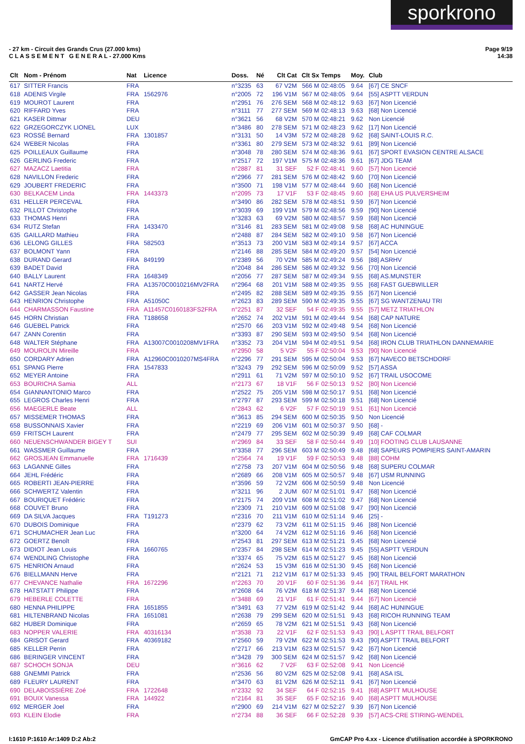sporkrono
Page 9/19
14:38
- 27 km - Circuit des Grands Crus (27.000 kms)
C L A S S E M E N T G E N E R A L - 27.000 Kms
| Clt | Nom - Prénom | Nat | Licence | Doss. | Né | Clt Cat | Clt Sx | Temps | Moy. | Club |
| --- | --- | --- | --- | --- | --- | --- | --- | --- | --- | --- |
| 617 | SITTER Francis | FRA | | n°3235 | 63 | 67 V2M | 566 M | 02:48:05 | 9.64 | [67] CE SNCF |
| 618 | ADENIS Virgile | FRA | 1562976 | n°2005 | 72 | 196 V1M | 567 M | 02:48:05 | 9.64 | [55] ASPTT VERDUN |
| 619 | MOUROT Laurent | FRA | | n°2951 | 76 | 276 SEM | 568 M | 02:48:12 | 9.63 | [67] Non Licencié |
| 620 | RIFFARD Yves | FRA | | n°3111 | 77 | 277 SEM | 569 M | 02:48:13 | 9.63 | [68] Non Licencié |
| 621 | KASER Dittmar | DEU | | n°3621 | 56 | 68 V2M | 570 M | 02:48:21 | 9.62 | Non Licencié |
| 622 | GRZEGORCZYK LIONEL | LUX | | n°3486 | 80 | 278 SEM | 571 M | 02:48:23 | 9.62 | [17] Non Licencié |
| 623 | ROSSÉ Bernard | FRA | 1301857 | n°3131 | 50 | 14 V3M | 572 M | 02:48:28 | 9.62 | [68] SAINT-LOUIS R.C. |
| 624 | WEBER Nicolas | FRA | | n°3361 | 80 | 279 SEM | 573 M | 02:48:32 | 9.61 | [89] Non Licencié |
| 625 | POILLEAUX Guillaume | FRA | | n°3048 | 78 | 280 SEM | 574 M | 02:48:36 | 9.61 | [67] SPORT EVASION CENTRE ALSACE |
| 626 | GERLING Frederic | FRA | | n°2517 | 72 | 197 V1M | 575 M | 02:48:36 | 9.61 | [67] JDG TEAM |
| 627 | MAZACZ Laetitia | FRA | | n°2887 | 81 | 31 SEF | 52 F | 02:48:41 | 9.60 | [57] Non Licencié |
| 628 | NAVILLON Frederic | FRA | | n°2966 | 77 | 281 SEM | 576 M | 02:48:42 | 9.60 | [70] Non Licencié |
| 629 | JOUBERT FREDERIC | FRA | | n°3500 | 71 | 198 V1M | 577 M | 02:48:44 | 9.60 | [68] Non Licencié |
| 630 | BELKACEM Linda | FRA | 1443373 | n°2095 | 73 | 17 V1F | 53 F | 02:48:45 | 9.60 | [68] EHA US PULVERSHEIM |
| 631 | HELLER PERCEVAL | FRA | | n°3490 | 86 | 282 SEM | 578 M | 02:48:51 | 9.59 | [67] Non Licencié |
| 632 | PILLOT Christophe | FRA | | n°3039 | 69 | 199 V1M | 579 M | 02:48:56 | 9.59 | [90] Non Licencié |
| 633 | THOMAS Henri | FRA | | n°3283 | 63 | 69 V2M | 580 M | 02:48:57 | 9.59 | [68] Non Licencié |
| 634 | RUTZ Stefan | FRA | 1433470 | n°3146 | 81 | 283 SEM | 581 M | 02:49:08 | 9.58 | [68] AC HUNINGUE |
| 635 | GAILLARD Mathieu | FRA | | n°2488 | 87 | 284 SEM | 582 M | 02:49:10 | 9.58 | [67] Non Licencié |
| 636 | LELONG GILLES | FRA | 582503 | n°3513 | 73 | 200 V1M | 583 M | 02:49:14 | 9.57 | [67] ACCA |
| 637 | BOLMONT Yann | FRA | | n°2146 | 88 | 285 SEM | 584 M | 02:49:20 | 9.57 | [54] Non Licencié |
| 638 | DURAND Gerard | FRA | 849199 | n°2389 | 56 | 70 V2M | 585 M | 02:49:24 | 9.56 | [88] ASRHV |
| 639 | BADET David | FRA | | n°2048 | 84 | 286 SEM | 586 M | 02:49:32 | 9.56 | [70] Non Licencié |
| 640 | BALLY Laurent | FRA | 1648349 | n°2056 | 77 | 287 SEM | 587 M | 02:49:34 | 9.55 | [68] AS.MUNSTER |
| 641 | NARTZ Hervé | FRA | A13570C0010216MV2FRA | n°2964 | 68 | 201 V1M | 588 M | 02:49:35 | 9.55 | [68] FAST GUEBWILLER |
| 642 | GASSER Jean Nicolas | FRA | | n°2495 | 82 | 288 SEM | 589 M | 02:49:35 | 9.55 | [67] Non Licencié |
| 643 | HENRION Christophe | FRA | A51050C | n°2623 | 83 | 289 SEM | 590 M | 02:49:35 | 9.55 | [67] SG WANTZENAU TRI |
| 644 | CHARMASSON Faustine | FRA | A11457C0160183FS2FRA | n°2251 | 87 | 32 SEF | 54 F | 02:49:35 | 9.55 | [57] METZ TRIATHLON |
| 645 | HORN Christian | FRA | T188658 | n°2652 | 74 | 202 V1M | 591 M | 02:49:44 | 9.54 | [68] CAP NATURE |
| 646 | GUEBEL Patrick | FRA | | n°2570 | 66 | 203 V1M | 592 M | 02:49:48 | 9.54 | [68] Non Licencié |
| 647 | ZANN Corentin | FRA | | n°3393 | 87 | 290 SEM | 593 M | 02:49:50 | 9.54 | [68] Non Licencié |
| 648 | WALTER Stéphane | FRA | A13007C0010208MV1FRA | n°3352 | 73 | 204 V1M | 594 M | 02:49:51 | 9.54 | [68] IRON CLUB TRIATHLON DANNEMARIE |
| 649 | MOUROLIN Mireille | FRA | | n°2950 | 58 | 5 V2F | 55 F | 02:50:04 | 9.53 | [90] Non Licencié |
| 650 | CORDARY Adrien | FRA | A12960C0010207MS4FRA | n°2296 | 77 | 291 SEM | 595 M | 02:50:04 | 9.53 | [67] NAVECO BETSCHDORF |
| 651 | SPANG Pierre | FRA | 1547833 | n°3243 | 79 | 292 SEM | 596 M | 02:50:09 | 9.52 | [57] ASSA |
| 652 | MEYER Antoine | FRA | | n°2911 | 61 | 71 V2M | 597 M | 02:50:10 | 9.52 | [67] TRAIL USOCOME |
| 653 | BOURICHA Samia | ALL | | n°2173 | 67 | 18 V1F | 56 F | 02:50:13 | 9.52 | [80] Non Licencié |
| 654 | GIANNANTONIO Marco | FRA | | n°2522 | 75 | 205 V1M | 598 M | 02:50:17 | 9.51 | [68] Non Licencié |
| 655 | LEGROS Charles Henri | FRA | | n°2797 | 87 | 293 SEM | 599 M | 02:50:18 | 9.51 | [68] Non Licencié |
| 656 | MAEGERLE Beate | ALL | | n°2843 | 62 | 6 V2F | 57 F | 02:50:19 | 9.51 | [61] Non Licencié |
| 657 | MISSEMER THOMAS | FRA | | n°3613 | 85 | 294 SEM | 600 M | 02:50:35 | 9.50 | Non Licencié |
| 658 | BUSSONNAIS Xavier | FRA | | n°2219 | 69 | 206 V1M | 601 M | 02:50:37 | 9.50 | [68] - |
| 659 | FRITSCH Laurent | FRA | | n°2479 | 77 | 295 SEM | 602 M | 02:50:39 | 9.49 | [68] CAF COLMAR |
| 660 | NEUENSCHWANDER BIGEY T | SUI | | n°2969 | 84 | 33 SEF | 58 F | 02:50:44 | 9.49 | [10] FOOTING CLUB LAUSANNE |
| 661 | WASSMER Guillaume | FRA | | n°3358 | 77 | 296 SEM | 603 M | 02:50:49 | 9.48 | [68] SAPEURS POMPIERS SAINT-AMARIN |
| 662 | GROSJEAN Emmanuelle | FRA | 1716439 | n°2564 | 74 | 19 V1F | 59 F | 02:50:53 | 9.48 | [88] COHM |
| 663 | LAGANNE Gilles | FRA | | n°2758 | 73 | 207 V1M | 604 M | 02:50:56 | 9.48 | [68] SUPERU COLMAR |
| 664 | JEHL Frédéric | FRA | | n°2689 | 66 | 208 V1M | 605 M | 02:50:57 | 9.48 | [67] USM RUNNING |
| 665 | ROBERTI JEAN-PIERRE | FRA | | n°3596 | 59 | 72 V2M | 606 M | 02:50:59 | 9.48 | Non Licencié |
| 666 | SCHWERTZ Valentin | FRA | | n°3211 | 96 | 2 JUM | 607 M | 02:51:01 | 9.47 | [68] Non Licencié |
| 667 | BOURIQUET Frédéric | FRA | | n°2175 | 74 | 209 V1M | 608 M | 02:51:02 | 9.47 | [68] Non Licencié |
| 668 | COUVET Bruno | FRA | | n°2309 | 71 | 210 V1M | 609 M | 02:51:08 | 9.47 | [90] Non Licencié |
| 669 | DA SILVA Jacques | FRA | T191273 | n°2316 | 70 | 211 V1M | 610 M | 02:51:14 | 9.46 | [25] - |
| 670 | DUBOIS Dominique | FRA | | n°2379 | 62 | 73 V2M | 611 M | 02:51:15 | 9.46 | [88] Non Licencié |
| 671 | SCHUMACHER Jean Luc | FRA | | n°3200 | 64 | 74 V2M | 612 M | 02:51:16 | 9.46 | [68] Non Licencié |
| 672 | GOERTZ Benoît | FRA | | n°2543 | 81 | 297 SEM | 613 M | 02:51:21 | 9.45 | [68] Non Licencié |
| 673 | DIDIOT Jean Louis | FRA | 1660765 | n°2357 | 84 | 298 SEM | 614 M | 02:51:23 | 9.45 | [55] ASPTT VERDUN |
| 674 | WENDLING Christophe | FRA | | n°3374 | 65 | 75 V2M | 615 M | 02:51:27 | 9.45 | [68] Non Licencié |
| 675 | HENRION Arnaud | FRA | | n°2624 | 53 | 15 V3M | 616 M | 02:51:30 | 9.45 | [68] Non Licencié |
| 676 | BIELLMANN Herve | FRA | | n°2121 | 71 | 212 V1M | 617 M | 02:51:33 | 9.45 | [90] TRAIL BELFORT MARATHON |
| 677 | CHEVANCE Nathalie | FRA | 1672296 | n°2263 | 70 | 20 V1F | 60 F | 02:51:36 | 9.44 | [67] TRAIL HK |
| 678 | HATSTATT Philippe | FRA | | n°2608 | 64 | 76 V2M | 618 M | 02:51:37 | 9.44 | [68] Non Licencié |
| 679 | HEBERLE COLETTE | FRA | | n°3488 | 69 | 21 V1F | 61 F | 02:51:41 | 9.44 | [67] Non Licencié |
| 680 | HENNA PHILIPPE | FRA | 1651855 | n°3491 | 63 | 77 V2M | 619 M | 02:51:42 | 9.44 | [68] AC HUNINGUE |
| 681 | HILTENBRAND Nicolas | FRA | 1651081 | n°2638 | 79 | 299 SEM | 620 M | 02:51:51 | 9.43 | [68] RICOH RUNNING TEAM |
| 682 | HUBER Dominique | FRA | | n°2659 | 65 | 78 V2M | 621 M | 02:51:51 | 9.43 | [68] Non Licencié |
| 683 | NOPPER VALERIE | FRA | 40316134 | n°3538 | 73 | 22 V1F | 62 F | 02:51:53 | 9.43 | [90] L ASPTT TRAIL BELFORT |
| 684 | GRISOT Gerard | FRA | 40369182 | n°2560 | 59 | 79 V2M | 622 M | 02:51:53 | 9.43 | [90] ASPTT TRAIL BELFORT |
| 685 | KELLER Perrin | FRA | | n°2717 | 66 | 213 V1M | 623 M | 02:51:57 | 9.42 | [67] Non Licencié |
| 686 | BERINGER VINCENT | FRA | | n°3428 | 79 | 300 SEM | 624 M | 02:51:57 | 9.42 | [68] Non Licencié |
| 687 | SCHOCH SONJA | DEU | | n°3616 | 62 | 7 V2F | 63 F | 02:52:08 | 9.41 | Non Licencié |
| 688 | GNEMMI Patrick | FRA | | n°2536 | 56 | 80 V2M | 625 M | 02:52:08 | 9.41 | [68] ASA ISL |
| 689 | FLEURY LAURENT | FRA | | n°3470 | 63 | 81 V2M | 626 M | 02:52:11 | 9.41 | [67] Non Licencié |
| 690 | DELABOISSIÈRE Zoé | FRA | 1722648 | n°2332 | 92 | 34 SEF | 64 F | 02:52:15 | 9.41 | [68] ASPTT MULHOUSE |
| 691 | BOUIX Vanessa | FRA | 144922 | n°2164 | 81 | 35 SEF | 65 F | 02:52:16 | 9.40 | [68] ASPTT MULHOUSE |
| 692 | MERGER Joel | FRA | | n°2900 | 69 | 214 V1M | 627 M | 02:52:27 | 9.39 | [67] Non Licencié |
| 693 | KLEIN Elodie | FRA | | n°2734 | 88 | 36 SEF | 66 F | 02:52:28 | 9.39 | [57] ACS-CRE STIRING-WENDEL |
GmCAP Pro 4.xx - Licence d'utilisation accordée à SPORKRONO I:1610 P:1610 Ar:1409 D:2 Ab:2